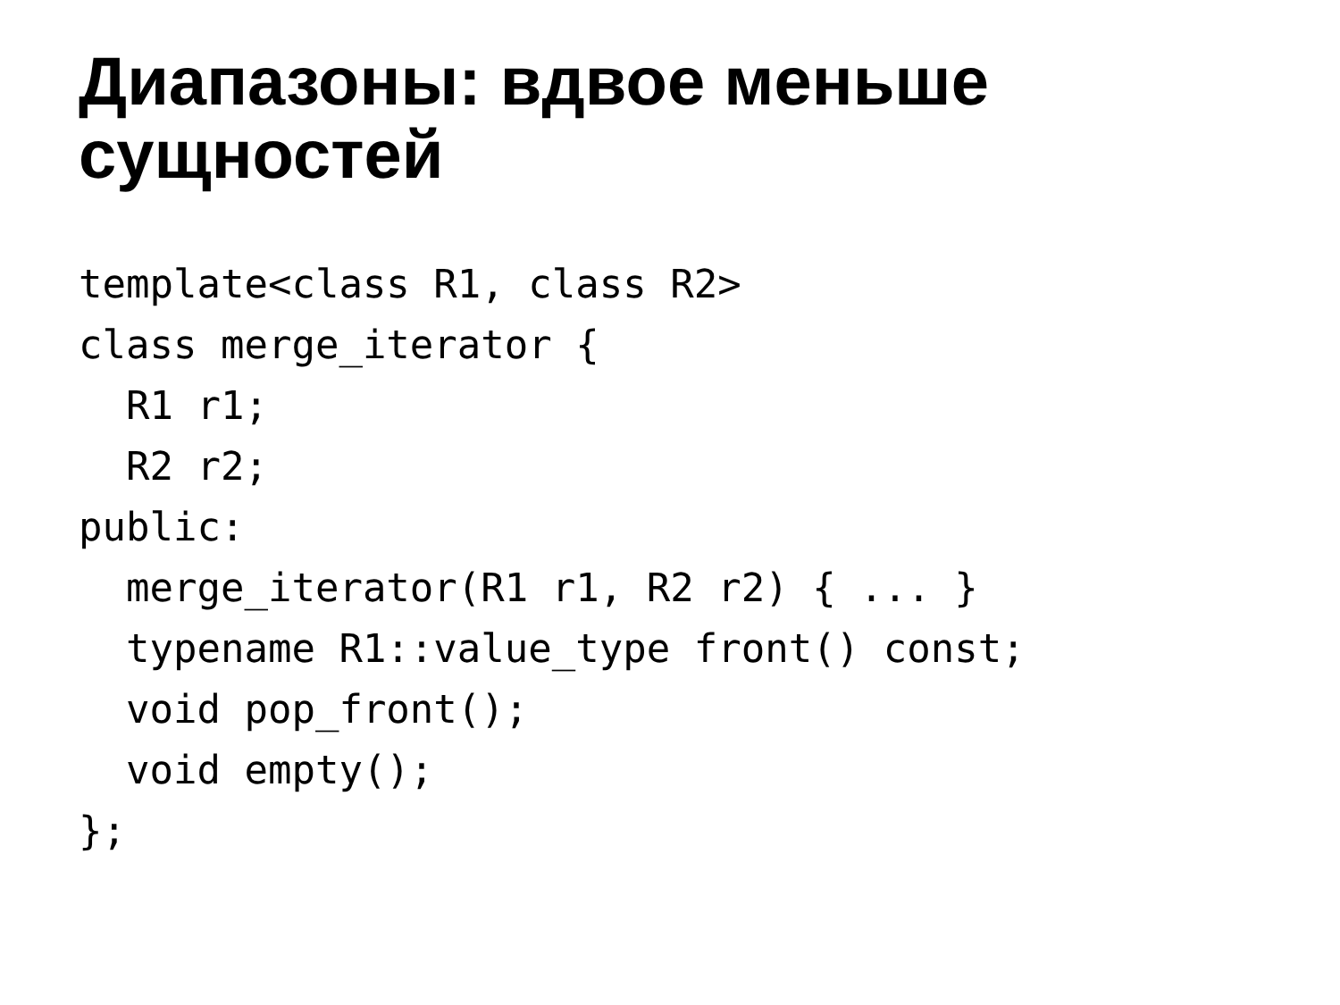Диапазоны: вдвое меньше сущностей
template<class R1, class R2>
class merge_iterator {
  R1 r1;
  R2 r2;
public:
  merge_iterator(R1 r1, R2 r2) { ... }
  typename R1::value_type front() const;
  void pop_front();
  void empty();
};